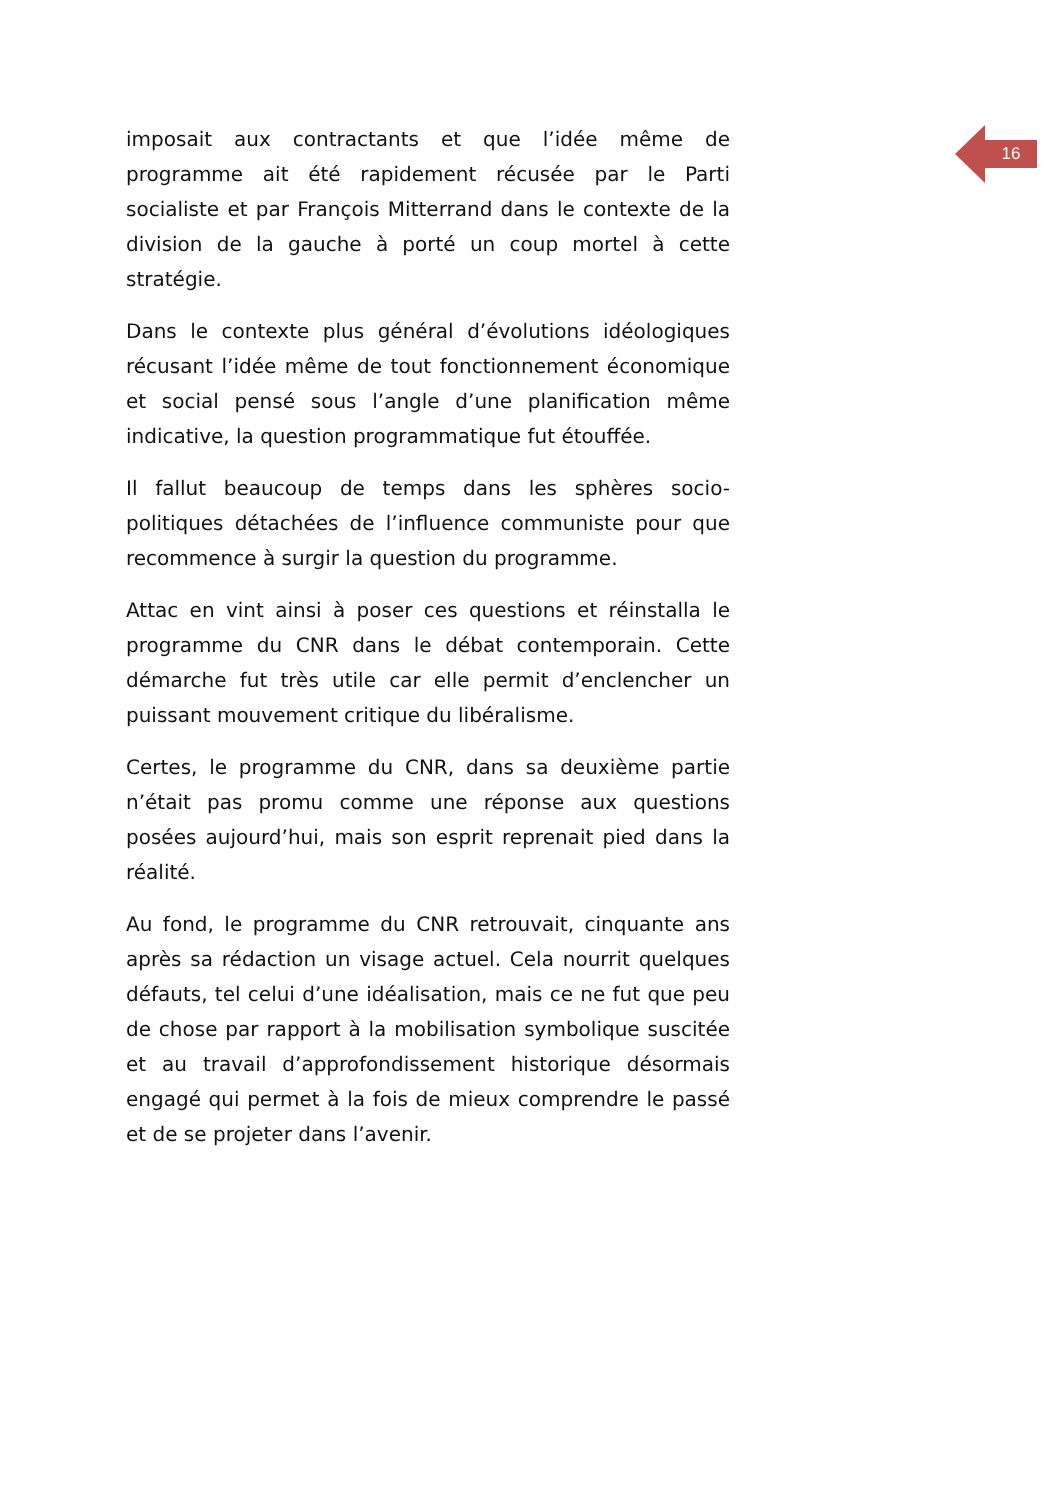imposait aux contractants et que l’idée même de programme ait été rapidement récusée par le Parti socialiste et par François Mitterrand dans le contexte de la division de la gauche à porté un coup mortel à cette stratégie.
Dans le contexte plus général d’évolutions idéologiques récusant l’idée même de tout fonctionnement économique et social pensé sous l’angle d’une planification même indicative, la question programmatique fut étouffée.
Il fallut beaucoup de temps dans les sphères socio-politiques détachées de l’influence communiste pour que recommence à surgir la question du programme.
Attac en vint ainsi à poser ces questions et réinstalla le programme du CNR dans le débat contemporain. Cette démarche fut très utile car elle permit d’enclencher un puissant mouvement critique du libéralisme.
Certes, le programme du CNR, dans sa deuxième partie n’était pas promu comme une réponse aux questions posées aujourd’hui, mais son esprit reprenait pied dans la réalité.
Au fond, le programme du CNR retrouvait, cinquante ans après sa rédaction un visage actuel. Cela nourrit quelques défauts, tel celui d’une idéalisation, mais ce ne fut que peu de chose par rapport à la mobilisation symbolique suscitée et au travail d’approfondissement historique désormais engagé qui permet à la fois de mieux comprendre le passé et de se projeter dans l’avenir.
16